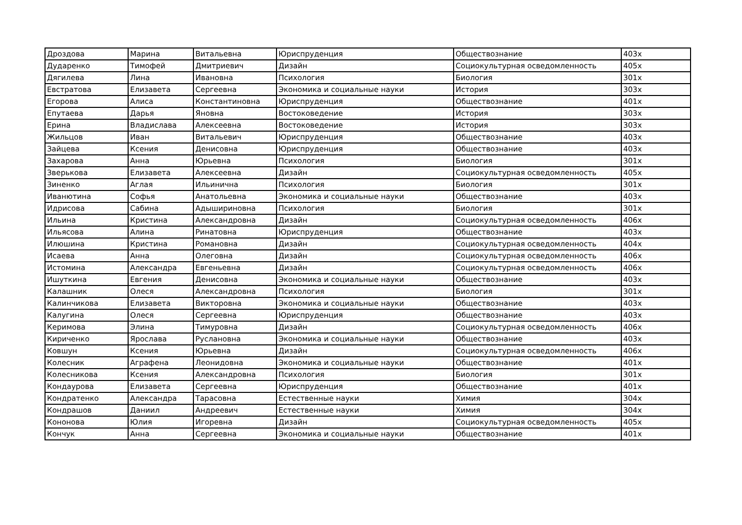| Дроздова | Марина | Витальевна | Юриспруденция | Обществознание | 403х |
| Дударенко | Тимофей | Дмитриевич | Дизайн | Социокультурная осведомленность | 405х |
| Дягилева | Лина | Ивановна | Психология | Биология | 301х |
| Евстратова | Елизавета | Сергеевна | Экономика и социальные науки | История | 303х |
| Егорова | Алиса | Константиновна | Юриспруденция | Обществознание | 401х |
| Епутаева | Дарья | Яновна | Востоковедение | История | 303х |
| Ерина | Владислава | Алексеевна | Востоковедение | История | 303х |
| Жильцов | Иван | Витальевич | Юриспруденция | Обществознание | 403х |
| Зайцева | Ксения | Денисовна | Юриспруденция | Обществознание | 403х |
| Захарова | Анна | Юрьевна | Психология | Биология | 301х |
| Зверькова | Елизавета | Алексеевна | Дизайн | Социокультурная осведомленность | 405х |
| Зиненко | Аглая | Ильинична | Психология | Биология | 301х |
| Иванютина | Софья | Анатольевна | Экономика и социальные науки | Обществознание | 403х |
| Идрисова | Сабина | Адышириновна | Психология | Биология | 301х |
| Ильина | Кристина | Александровна | Дизайн | Социокультурная осведомленность | 406х |
| Ильясова | Алина | Ринатовна | Юриспруденция | Обществознание | 403х |
| Илюшина | Кристина | Романовна | Дизайн | Социокультурная осведомленность | 404х |
| Исаева | Анна | Олеговна | Дизайн | Социокультурная осведомленность | 406х |
| Истомина | Александра | Евгеньевна | Дизайн | Социокультурная осведомленность | 406х |
| Ишуткина | Евгения | Денисовна | Экономика и социальные науки | Обществознание | 403х |
| Калашник | Олеся | Александровна | Психология | Биология | 301х |
| Калинчикова | Елизавета | Викторовна | Экономика и социальные науки | Обществознание | 403х |
| Калугина | Олеся | Сергеевна | Юриспруденция | Обществознание | 403х |
| Керимова | Элина | Тимуровна | Дизайн | Социокультурная осведомленность | 406х |
| Кириченко | Ярослава | Руслановна | Экономика и социальные науки | Обществознание | 403х |
| Ковшун | Ксения | Юрьевна | Дизайн | Социокультурная осведомленность | 406х |
| Колесник | Аграфена | Леонидовна | Экономика и социальные науки | Обществознание | 401х |
| Колесникова | Ксения | Александровна | Психология | Биология | 301х |
| Кондаурова | Елизавета | Сергеевна | Юриспруденция | Обществознание | 401х |
| Кондратенко | Александра | Тарасовна | Естественные науки | Химия | 304х |
| Кондрашов | Даниил | Андреевич | Естественные науки | Химия | 304х |
| Кононова | Юлия | Игоревна | Дизайн | Социокультурная осведомленность | 405х |
| Кончук | Анна | Сергеевна | Экономика и социальные науки | Обществознание | 401х |